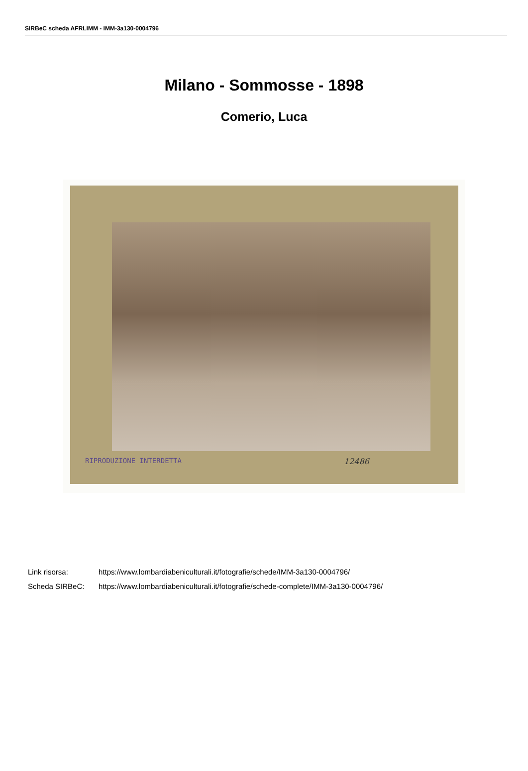SIRBeC scheda AFRLIMM - IMM-3a130-0004796
Milano - Sommosse - 1898
Comerio, Luca
RIPRODUZIONE INTERDETTA 12486
Link risorsa: https://www.lombardiabeniculturali.it/fotografie/schede/IMM-3a130-0004796/
Scheda SIRBeC: https://www.lombardiabeniculturali.it/fotografie/schede-complete/IMM-3a130-0004796/